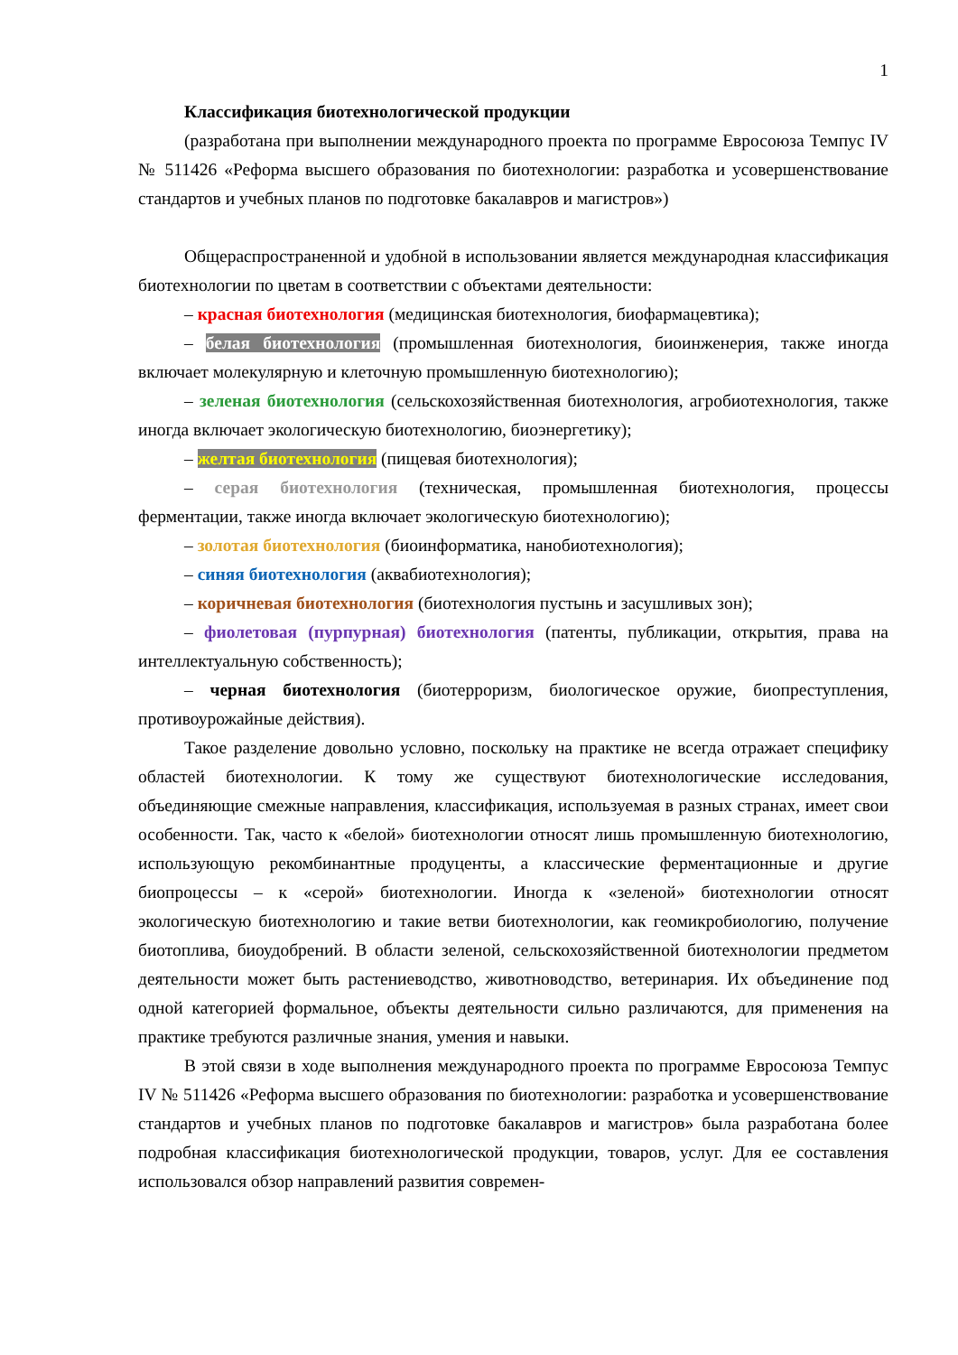1
Классификация биотехнологической продукции
(разработана при выполнении международного проекта по программе Евросоюза Темпус IV № 511426 «Реформа высшего образования по биотехнологии: разработка и усовершенствование стандартов и учебных планов по подготовке бакалавров и магистров»)
Общераспространенной и удобной в использовании является международная классификация биотехнологии по цветам в соответствии с объектами деятельности:
– красная биотехнология (медицинская биотехнология, биофармацевтика);
– белая биотехнология (промышленная биотехнология, биоинженерия, также иногда включает молекулярную и клеточную промышленную биотехнологию);
– зеленая биотехнология (сельскохозяйственная биотехнология, агробиотехнология, также иногда включает экологическую биотехнологию, биоэнергетику);
– желтая биотехнология (пищевая биотехнология);
– серая биотехнология (техническая, промышленная биотехнология, процессы ферментации, также иногда включает экологическую биотехнологию);
– золотая биотехнология (биоинформатика, нанобиотехнология);
– синяя биотехнология (аквабиотехнология);
– коричневая биотехнология (биотехнология пустынь и засушливых зон);
– фиолетовая (пурпурная) биотехнология (патенты, публикации, открытия, права на интеллектуальную собственность);
– черная биотехнология (биотерроризм, биологическое оружие, биопреступления, противоурожайные действия).
Такое разделение довольно условно, поскольку на практике не всегда отражает специфику областей биотехнологии. К тому же существуют биотехнологические исследования, объединяющие смежные направления, классификация, используемая в разных странах, имеет свои особенности. Так, часто к «белой» биотехнологии относят лишь промышленную биотехнологию, использующую рекомбинантные продуценты, а классические ферментационные и другие биопроцессы – к «серой» биотехнологии. Иногда к «зеленой» биотехнологии относят экологическую биотехнологию и такие ветви биотехнологии, как геомикробиологию, получение биотоплива, биоудобрений. В области зеленой, сельскохозяйственной биотехнологии предметом деятельности может быть растениеводство, животноводство, ветеринария. Их объединение под одной категорией формальное, объекты деятельности сильно различаются, для применения на практике требуются различные знания, умения и навыки.
В этой связи в ходе выполнения международного проекта по программе Евросоюза Темпус IV № 511426 «Реформа высшего образования по биотехнологии: разработка и усовершенствование стандартов и учебных планов по подготовке бакалавров и магистров» была разработана более подробная классификация биотехнологической продукции, товаров, услуг. Для ее составления использовался обзор направлений развития современ-